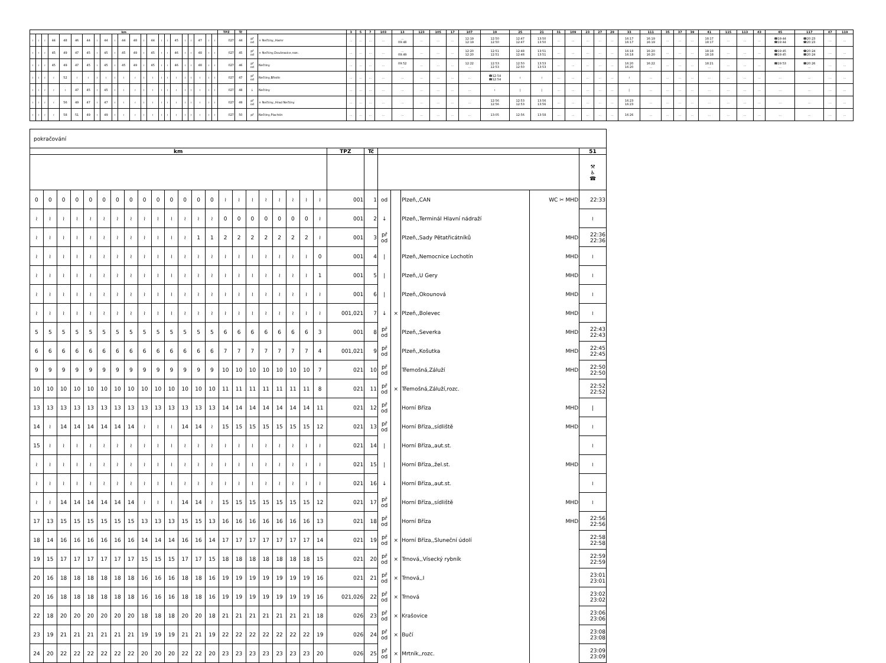| km | | | | | | | | | | | | | | | | | | | | | | TPZ | Tč | | | 3 | 5 | 7 | 103 | 13 | 123 | 105 | 17 | 107 | 19 | 25 | 21 | 31 | 109 | 23 | 27 | 29 | 33 | 111 | 35 | 37 | 39 | 41 | 115 | 113 | 43 | 45 | 117 | 47 | 119 |
| --- | --- | --- | --- | --- | --- | --- | --- | --- | --- | --- | --- | --- | --- | --- | --- | --- | --- | --- | --- | --- | --- | --- | --- | --- | --- | --- | --- | --- | --- | --- | --- | --- | --- | --- | --- | --- | --- | --- | --- | --- | --- | --- | --- | --- | --- | --- | --- | --- | --- | --- | --- | --- | --- | --- | --- |
| ≀ | ≀ | ≀ | 44 | 48 | 46 | 44 | ≀ | 44 | ≀ | 44 | 48 | ≀ | 44 | ≀ | ≀ | 45 | ≀ | ≀ | 47 | ≀ | ≀ | 027 | 44 | př od | × Nečtiny,,Hamr | ... | ... | ... | ... | ... 09:48 | ... | ... | ... | 12:19 12:19 | 12:50 12:50 | 12:47 12:47 | 13:50 13:50 | ... | ... | ... | ... | ... | 16:17 16:17 | 16:19 16:19 | ... | ... | ... | 18:17 18:17 | ... | ... | ... | ☎19:44 ☎19:44 | ☎20:23 ☎20:23 | ... | ... |
| ≀ | ≀ | ≀ | 45 | 49 | 47 | 45 | ≀ | 45 | ≀ | 45 | 49 | ≀ | 45 | ≀ | ≀ | 46 | ≀ | ≀ | 48 | ≀ | ≀ | 027 | 45 | př od | × Nečtiny,Doubravice,rozc. | ... | ... | ... | ... | ... 09:49 | ... | ... | ... | 12:20 12:20 | 12:51 12:51 | 12:48 12:48 | 13:51 13:51 | ... | ... | ... | ... | ... | 16:18 16:18 | 16:20 16:20 | ... | ... | ... | 18:18 18:18 | ... | ... | ... | ☎19:45 ☎19:45 | ☎20:24 ☎20:24 | ... | ... |
| ≀ | ≀ | ≀ | 45 | 49 | 47 | 45 | ≀ | 45 | ≀ | 45 | 49 | ≀ | 45 | ≀ | ≀ | 46 | ≀ | ≀ | 48 | ≀ | ≀ | 027 | 46 | př od | Nečtiny | ... | ... | ... | ... | 09:52 ... | ... | ... | ... | 12:22 ... | 12:53 12:53 | 12:50 12:50 | 13:53 13:53 | ... | ... | ... | ... | ... | 16:20 16:20 | 16:22 ... | ... | ... | ... | 18:21 ... | ... | ... | ... | ☎19:53 ... | ☎20:26 ... | ... | ... |
| ≀ | ≀ | ≀ | ≀ | 52 | ≀ | ≀ | ≀ | ≀ | ≀ | ≀ | ≀ | ≀ | ≀ | ≀ | ≀ | ≀ | ≀ | ≀ | ≀ | ≀ | ≀ | 027 | 47 | př od | Nečtiny,Březín | ... | ... | ... | ... | ... | ... | ... | ... | ... | ☎12:54 ☎12:54 | ≀ | ≀ | ... | ... | ... | ... | ... | ≀ | ... | ... | ... | ... | ... | ... | ... | ... | ... | ... | ... | ... |
| ≀ | ≀ | ≀ | ≀ | ≀ | 47 | 45 | ≀ | 45 | ≀ | ≀ | ≀ | ≀ | ≀ | ≀ | ≀ | ≀ | ≀ | ≀ | ≀ | ≀ | ≀ | 027 | 48 | ↓ | Nečtiny | ... | ... | ... | ... | ... | ... | ... | ... | ... | ≀ | / | / | ... | ... | ... | ... | ... | / | ... | ... | ... | ... | ... | ... | ... | ... | ... | ... | ... | ... |
| ≀ | ≀ | ≀ | ≀ | 56 | 49 | 47 | ≀ | 47 | ≀ | ≀ | ≀ | ≀ | ≀ | ≀ | ≀ | ≀ | ≀ | ≀ | ≀ | ≀ | ≀ | 027 | 49 | př od | × Nečtiny,,Hrad Nečtiny | ... | ... | ... | ... | ... | ... | ... | ... | ... | 12:56 12:56 | 12:53 12:53 | 13:56 13:56 | ... | ... | ... | ... | ... | 16:23 16:23 | ... | ... | ... | ... | ... | ... | ... | ... | ... | ... | ... | ... |
| ≀ | ≀ | ≀ | ≀ | 58 | 51 | 49 | ≀ | 49 | ≀ | ≀ | ≀ | ≀ | ≀ | ≀ | ≀ | ≀ | ≀ | ≀ | ≀ | ≀ | ≀ | 027 | 50 | př | Nečtiny,Plachtín | ... | ... | ... | ... | ... | ... | ... | ... | ... | 13:05 | 12:56 | 13:58 | ... | ... | ... | ... | ... | 16:26 | ... | ... | ... | ... | ... | ... | ... | ... | ... | ... | ... | ... |
| pokračování | | | | | | | | | | | | | | | | | | | | | | | | | | | | |
| km | | | | | | | | | | | | | | | | | | | | | | TPZ | Tč | | | | | 51 |
| | | | | | | | | | | | | | | | | | | | | | | | | | | | | ⚒ ♿ ☎ |
| 0 | 0 | 0 | 0 | 0 | 0 | 0 | 0 | 0 | 0 | 0 | 0 | 0 | 0 | ≀ | ≀ | ≀ | ≀ | ≀ | ≀ | ≀ | ≀ | 001 | 1 | od | | Plzeň,,CAN | WC ✂ MHD | 22:33 |
| ≀ | ≀ | ≀ | ≀ | ≀ | ≀ | ≀ | ≀ | ≀ | ≀ | ≀ | ≀ | ≀ | ≀ | 0 | 0 | 0 | 0 | 0 | 0 | 0 | ≀ | 001 | 2 | ↓ | | Plzeň,,Terminál Hlavní nádraží | | ≀ |
| ≀ | ≀ | ≀ | ≀ | ≀ | ≀ | ≀ | ≀ | ≀ | ≀ | ≀ | ≀ | 1 | 1 | 2 | 2 | 2 | 2 | 2 | 2 | 2 | ≀ | 001 | 3 | př od | | Plzeň,,Sady Pětatřicátníků | MHD | 22:36 22:36 |
| ≀ | ≀ | ≀ | ≀ | ≀ | ≀ | ≀ | ≀ | ≀ | ≀ | ≀ | ≀ | ≀ | ≀ | ≀ | ≀ | ≀ | ≀ | ≀ | ≀ | ≀ | 0 | 001 | 4 | / | | Plzeň,,Nemocnice Lochotín | MHD | ≀ |
| ≀ | ≀ | ≀ | ≀ | ≀ | ≀ | ≀ | ≀ | ≀ | ≀ | ≀ | ≀ | ≀ | ≀ | ≀ | ≀ | ≀ | ≀ | ≀ | ≀ | ≀ | 1 | 001 | 5 | / | | Plzeň,,U Gery | MHD | ≀ |
| ≀ | ≀ | ≀ | ≀ | ≀ | ≀ | ≀ | ≀ | ≀ | ≀ | ≀ | ≀ | ≀ | ≀ | ≀ | ≀ | ≀ | ≀ | ≀ | ≀ | ≀ | ≀ | 001 | 6 | / | | Plzeň,,Okounová | MHD | ≀ |
| ≀ | ≀ | ≀ | ≀ | ≀ | ≀ | ≀ | ≀ | ≀ | ≀ | ≀ | ≀ | ≀ | ≀ | ≀ | ≀ | ≀ | ≀ | ≀ | ≀ | ≀ | ≀ | 001,021 | 7 | ↓ | × | Plzeň,,Bolevec | MHD | ≀ |
| 5 | 5 | 5 | 5 | 5 | 5 | 5 | 5 | 5 | 5 | 5 | 5 | 5 | 5 | 6 | 6 | 6 | 6 | 6 | 6 | 6 | 3 | 001 | 8 | př od | | Plzeň,,Severka | MHD | 22:43 22:43 |
| 6 | 6 | 6 | 6 | 6 | 6 | 6 | 6 | 6 | 6 | 6 | 6 | 6 | 6 | 7 | 7 | 7 | 7 | 7 | 7 | 7 | 4 | 001,021 | 9 | př od | | Plzeň,,Košutka | MHD | 22:45 22:45 |
| 9 | 9 | 9 | 9 | 9 | 9 | 9 | 9 | 9 | 9 | 9 | 9 | 9 | 9 | 10 | 10 | 10 | 10 | 10 | 10 | 10 | 7 | 021 | 10 | př od | | Třemošná,Záluží | MHD | 22:50 22:50 |
| 10 | 10 | 10 | 10 | 10 | 10 | 10 | 10 | 10 | 10 | 10 | 10 | 10 | 10 | 11 | 11 | 11 | 11 | 11 | 11 | 11 | 8 | 021 | 11 | př od | × | Třemošná,Záluží,rozc. | | 22:52 22:52 |
| 13 | 13 | 13 | 13 | 13 | 13 | 13 | 13 | 13 | 13 | 13 | 13 | 13 | 13 | 14 | 14 | 14 | 14 | 14 | 14 | 14 | 11 | 021 | 12 | př od | | Horní Bříza | MHD | / |
| 14 | ≀ | 14 | 14 | 14 | 14 | 14 | 14 | ≀ | ≀ | ≀ | 14 | 14 | ≀ | 15 | 15 | 15 | 15 | 15 | 15 | 15 | 12 | 021 | 13 | př od | | Horní Bříza,,sídliště | MHD | ≀ |
| 15 | ≀ | ≀ | ≀ | ≀ | ≀ | ≀ | ≀ | ≀ | ≀ | ≀ | ≀ | ≀ | ≀ | ≀ | ≀ | ≀ | ≀ | ≀ | ≀ | ≀ | ≀ | 021 | 14 | / | | Horní Bříza,,aut.st. | | ≀ |
| ≀ | ≀ | ≀ | ≀ | ≀ | ≀ | ≀ | ≀ | ≀ | ≀ | ≀ | ≀ | ≀ | ≀ | ≀ | ≀ | ≀ | ≀ | ≀ | ≀ | ≀ | ≀ | 021 | 15 | / | | Horní Bříza,,žel.st. | MHD | ≀ |
| ≀ | ≀ | ≀ | ≀ | ≀ | ≀ | ≀ | ≀ | ≀ | ≀ | ≀ | ≀ | ≀ | ≀ | ≀ | ≀ | ≀ | ≀ | ≀ | ≀ | ≀ | ≀ | 021 | 16 | ↓ | | Horní Bříza,,aut.st. | | ≀ |
| ≀ | ≀ | 14 | 14 | 14 | 14 | 14 | 14 | ≀ | ≀ | ≀ | 14 | 14 | ≀ | 15 | 15 | 15 | 15 | 15 | 15 | 15 | 12 | 021 | 17 | př od | | Horní Bříza,,sídliště | MHD | ≀ |
| 17 | 13 | 15 | 15 | 15 | 15 | 15 | 15 | 13 | 13 | 13 | 15 | 15 | 13 | 16 | 16 | 16 | 16 | 16 | 16 | 16 | 13 | 021 | 18 | př od | | Horní Bříza | MHD | 22:56 22:56 |
| 18 | 14 | 16 | 16 | 16 | 16 | 16 | 16 | 14 | 14 | 14 | 16 | 16 | 14 | 17 | 17 | 17 | 17 | 17 | 17 | 17 | 14 | 021 | 19 | př od | × | Horní Bříza,,Sluneční údolí | | 22:58 22:58 |
| 19 | 15 | 17 | 17 | 17 | 17 | 17 | 17 | 15 | 15 | 15 | 17 | 17 | 15 | 18 | 18 | 18 | 18 | 18 | 18 | 18 | 15 | 021 | 20 | př od | × | Trnová,,Vísecký rybník | | 22:59 22:59 |
| 20 | 16 | 18 | 18 | 18 | 18 | 18 | 18 | 16 | 16 | 16 | 18 | 18 | 16 | 19 | 19 | 19 | 19 | 19 | 19 | 19 | 16 | 021 | 21 | př od | × | Trnová,,I | | 23:01 23:01 |
| 20 | 16 | 18 | 18 | 18 | 18 | 18 | 18 | 16 | 16 | 16 | 18 | 18 | 16 | 19 | 19 | 19 | 19 | 19 | 19 | 19 | 16 | 021,026 | 22 | př od | × | Trnová | | 23:02 23:02 |
| 22 | 18 | 20 | 20 | 20 | 20 | 20 | 20 | 18 | 18 | 18 | 20 | 20 | 18 | 21 | 21 | 21 | 21 | 21 | 21 | 21 | 18 | 026 | 23 | př od | × | Krašovice | | 23:06 23:06 |
| 23 | 19 | 21 | 21 | 21 | 21 | 21 | 21 | 19 | 19 | 19 | 21 | 21 | 19 | 22 | 22 | 22 | 22 | 22 | 22 | 22 | 19 | 026 | 24 | př od | × | Bučí | | 23:08 23:08 |
| 24 | 20 | 22 | 22 | 22 | 22 | 22 | 22 | 20 | 20 | 20 | 22 | 22 | 20 | 23 | 23 | 23 | 23 | 23 | 23 | 23 | 20 | 026 | 25 | př od | × | Mrtník,,rozc. | | 23:09 23:09 |